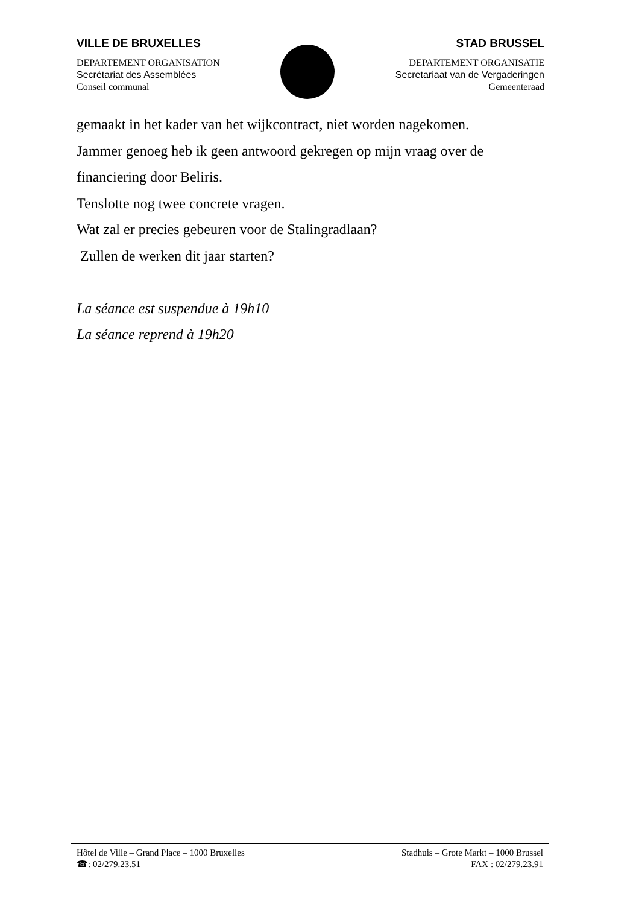VILLE DE BRUXELLES
DEPARTEMENT ORGANISATION
Secrétariat des Assemblées
Conseil communal
STAD BRUSSEL
DEPARTEMENT ORGANISATIE
Secretariaat van de Vergaderingen
Gemeenteraad
gemaakt in het kader van het wijkcontract, niet worden nagekomen.
Jammer genoeg heb ik geen antwoord gekregen op mijn vraag over de
financiering door Beliris.
Tenslotte nog twee concrete vragen.
Wat zal er precies gebeuren voor de Stalingradlaan?
Zullen de werken dit jaar starten?
La séance est suspendue à 19h10
La séance reprend à 19h20
Hôtel de Ville – Grand Place – 1000 Bruxelles
☎: 02/279.23.51
Stadhuis – Grote Markt – 1000 Brussel
FAX : 02/279.23.91